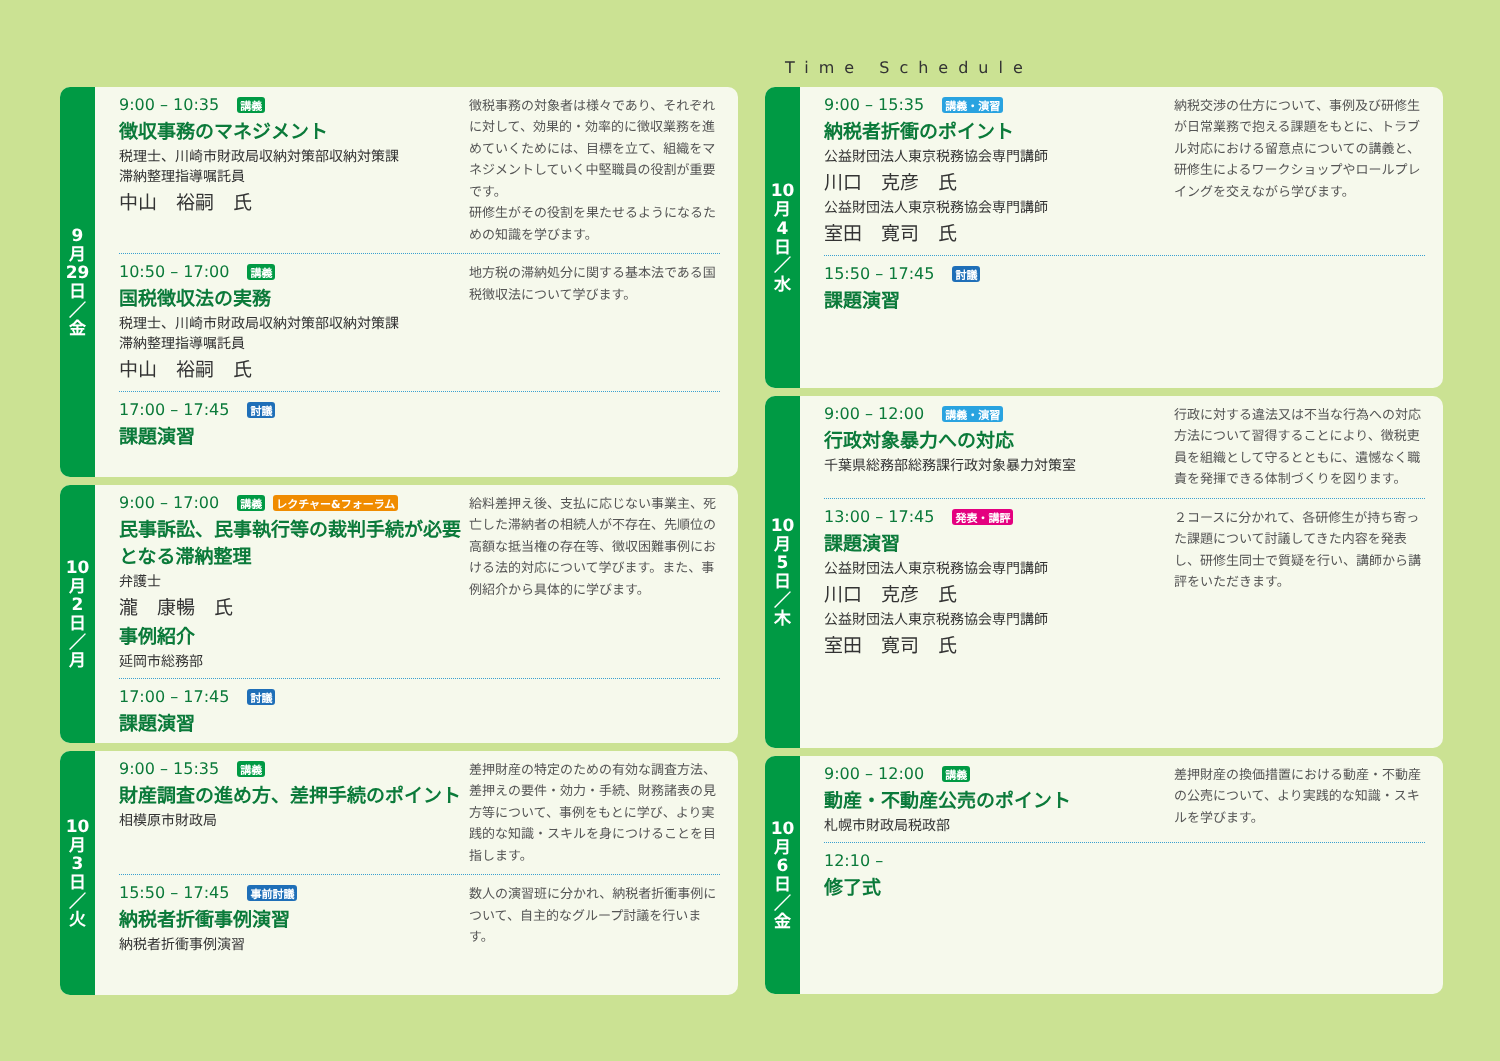Time Schedule
9
月
29
日
／
金
9:00 – 10:35 講義
徴収事務のマネジメント
税理士、川崎市財政局収納対策部収納対策課
滞納整理指導嘱託員
中山　裕嗣　氏
徴税事務の対象者は様々であり、それぞれに対して、効果的・効率的に徴収業務を進めていくためには、目標を立て、組織をマネジメントしていく中堅職員の役割が重要です。
研修生がその役割を果たせるようになるための知識を学びます。
10:50 – 17:00 講義
国税徴収法の実務
税理士、川崎市財政局収納対策部収納対策課
滞納整理指導嘱託員
中山　裕嗣　氏
地方税の滞納処分に関する基本法である国税徴収法について学びます。
17:00 – 17:45 討議
課題演習
10
月
2
日
／
月
9:00 – 17:00 講義 レクチャー&フォーラム
民事訴訟、民事執行等の裁判手続が必要となる滞納整理
弁護士
瀧　康暢　氏
事例紹介
延岡市総務部
給料差押え後、支払に応じない事業主、死亡した滞納者の相続人が不存在、先順位の高額な抵当権の存在等、徴収困難事例における法的対応について学びます。また、事例紹介から具体的に学びます。
17:00 – 17:45 討議
課題演習
10
月
3
日
／
火
9:00 – 15:35 講義
財産調査の進め方、差押手続のポイント
相模原市財政局
差押財産の特定のための有効な調査方法、差押えの要件・効力・手続、財務諸表の見方等について、事例をもとに学び、より実践的な知識・スキルを身につけることを目指します。
15:50 – 17:45 事前討議
納税者折衝事例演習
納税者折衝事例演習
数人の演習班に分かれ、納税者折衝事例について、自主的なグループ討議を行います。
10
月
4
日
／
水
9:00 – 15:35 講義・演習
納税者折衝のポイント
公益財団法人東京税務協会専門講師
川口　克彦　氏
公益財団法人東京税務協会専門講師
室田　寛司　氏
納税交渉の仕方について、事例及び研修生が日常業務で抱える課題をもとに、トラブル対応における留意点についての講義と、研修生によるワークショップやロールプレイングを交えながら学びます。
15:50 – 17:45 討議
課題演習
10
月
5
日
／
木
9:00 – 12:00 講義・演習
行政対象暴力への対応
千葉県総務部総務課行政対象暴力対策室
行政に対する違法又は不当な行為への対応方法について習得することにより、徴税吏員を組織として守るとともに、遺憾なく職責を発揮できる体制づくりを図ります。
13:00 – 17:45 発表・講評
課題演習
公益財団法人東京税務協会専門講師
川口　克彦　氏
公益財団法人東京税務協会専門講師
室田　寛司　氏
２コースに分かれて、各研修生が持ち寄った課題について討議してきた内容を発表し、研修生同士で質疑を行い、講師から講評をいただきます。
10
月
6
日
／
金
9:00 – 12:00 講義
動産・不動産公売のポイント
札幌市財政局税政部
差押財産の換価措置における動産・不動産の公売について、より実践的な知識・スキルを学びます。
12:10 –
修了式